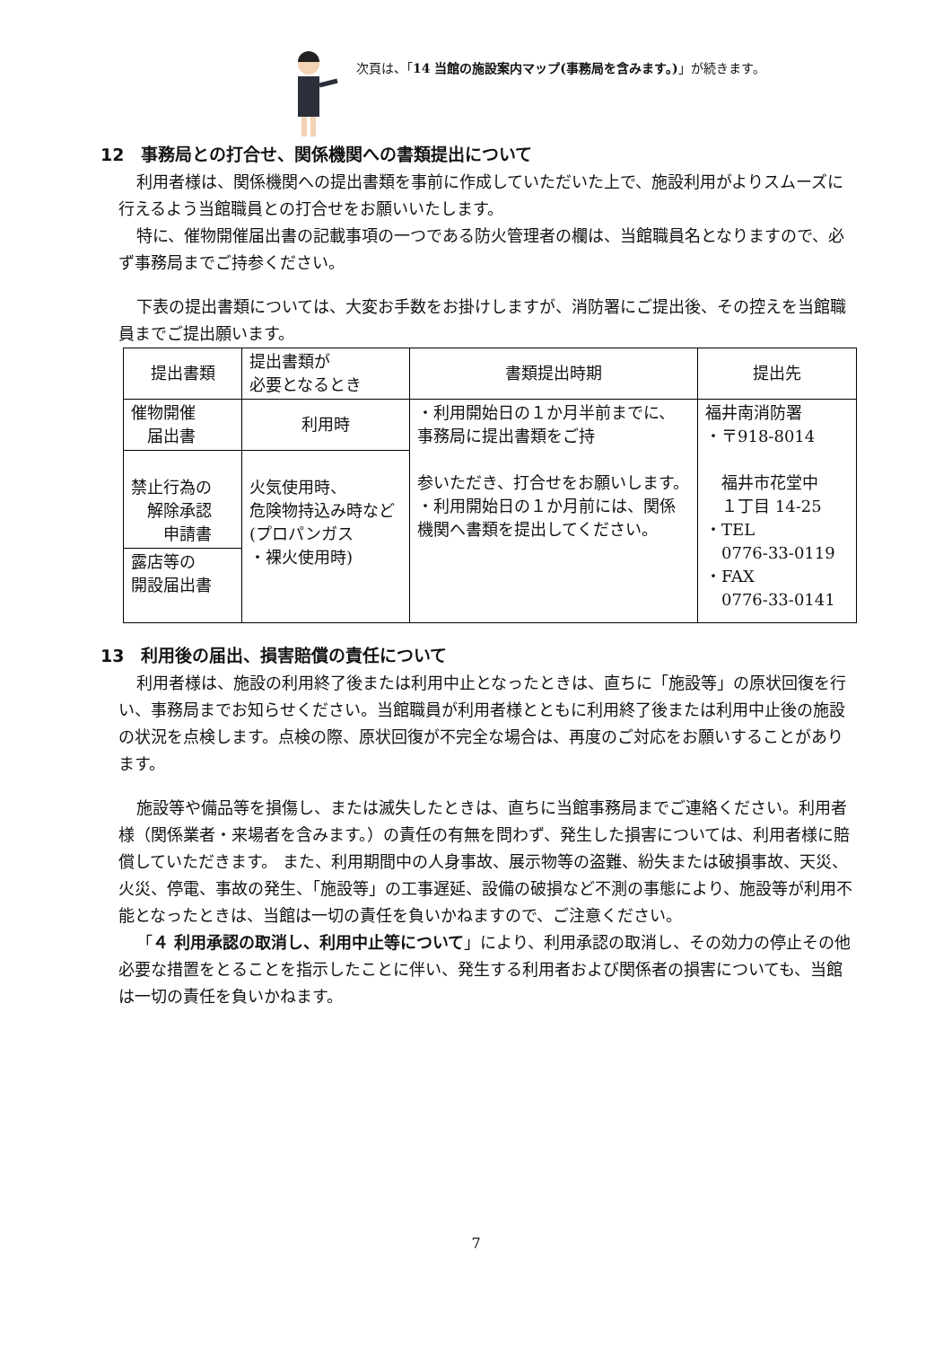次頁は、「14 当館の施設案内マップ(事務局を含みます。)」が続きます。
12　事務局との打合せ、関係機関への書類提出について
利用者様は、関係機関への提出書類を事前に作成していただいた上で、施設利用がよりスムーズに行えるよう当館職員との打合せをお願いいたします。
特に、催物開催届出書の記載事項の一つである防火管理者の欄は、当館職員名となりますので、必ず事務局までご持参ください。
下表の提出書類については、大変お手数をお掛けしますが、消防署にご提出後、その控えを当館職員までご提出願います。
| 提出書類 | 提出書類が 必要となるとき | 書類提出時期 | 提出先 |
| --- | --- | --- | --- |
| 催物開催 届出書 | 利用時 | ・利用開始日の１か月半前までに、事務局に提出書類をご持 参いただき、打合せをお願いします。 ・利用開始日の１か月前には、関係機関へ書類を提出してください。 | 福井南消防署 ・〒918-8014 福井市花堂中 １丁目 14-25 ・TEL 0776-33-0119 ・FAX 0776-33-0141 |
| 禁止行為の 解除承認 申請書 | 火気使用時、 危険物持込み時など (プロパンガス ・裸火使用時) | | |
| 露店等の 開設届出書 | | | |
13　利用後の届出、損害賠償の責任について
利用者様は、施設の利用終了後または利用中止となったときは、直ちに「施設等」の原状回復を行い、事務局までお知らせください。当館職員が利用者様とともに利用終了後または利用中止後の施設の状況を点検します。点検の際、原状回復が不完全な場合は、再度のご対応をお願いすることがあります。
施設等や備品等を損傷し、または滅失したときは、直ちに当館事務局までご連絡ください。利用者様（関係業者・来場者を含みます。）の責任の有無を問わず、発生した損害については、利用者様に賠償していただきます。 また、利用期間中の人身事故、展示物等の盗難、紛失または破損事故、天災、火災、停電、事故の発生、「施設等」の工事遅延、設備の破損など不測の事態により、施設等が利用不能となったときは、当館は一切の責任を負いかねますので、ご注意ください。
「４ 利用承認の取消し、利用中止等について」により、利用承認の取消し、その効力の停止その他必要な措置をとることを指示したことに伴い、発生する利用者および関係者の損害についても、当館は一切の責任を負いかねます。
7